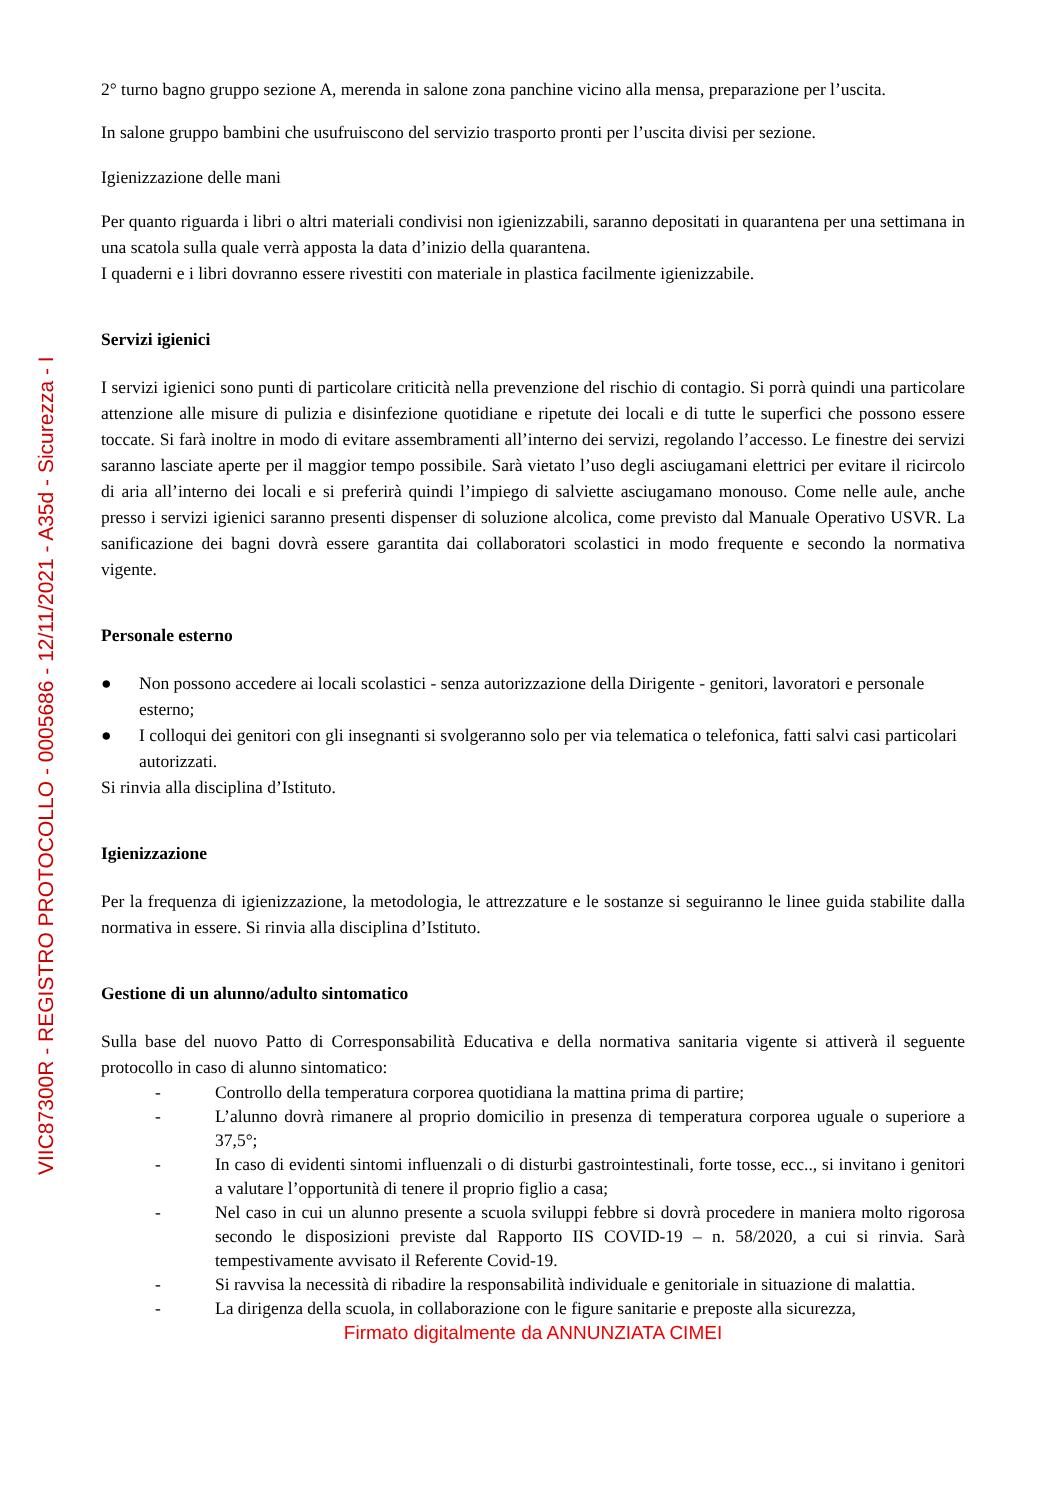VIIC87300R - REGISTRO PROTOCOLLO - 0005686 - 12/11/2021 - A35d - Sicurezza - I
2° turno bagno gruppo sezione A, merenda in salone zona panchine vicino alla mensa, preparazione per l’uscita.
In salone gruppo bambini che usufruiscono del servizio trasporto pronti per l’uscita divisi per sezione.
Igienizzazione delle mani
Per quanto riguarda i libri o altri materiali condivisi non igienizzabili, saranno depositati in quarantena per una settimana in una scatola sulla quale verrà apposta la data d’inizio della quarantena.
I quaderni e i libri dovranno essere rivestiti con materiale in plastica facilmente igienizzabile.
Servizi igienici
I servizi igienici sono punti di particolare criticità nella prevenzione del rischio di contagio. Si porrà quindi una particolare attenzione alle misure di pulizia e disinfezione quotidiane e ripetute dei locali e di tutte le superfici che possono essere toccate. Si farà inoltre in modo di evitare assembramenti all’interno dei servizi, regolando l’accesso. Le finestre dei servizi saranno lasciate aperte per il maggior tempo possibile. Sarà vietato l’uso degli asciugamani elettrici per evitare il ricircolo di aria all’interno dei locali e si preferirà quindi l’impiego di salviette asciugamano monouso. Come nelle aule, anche presso i servizi igienici saranno presenti dispenser di soluzione alcolica, come previsto dal Manuale Operativo USVR. La sanificazione dei bagni dovrà essere garantita dai collaboratori scolastici in modo frequente e secondo la normativa vigente.
Personale esterno
● Non possono accedere ai locali scolastici - senza autorizzazione della Dirigente - genitori, lavoratori e personale esterno;
● I colloqui dei genitori con gli insegnanti si svolgeranno solo per via telematica o telefonica, fatti salvi casi particolari autorizzati.
Si rinvia alla disciplina d’Istituto.
Igienizzazione
Per la frequenza di igienizzazione, la metodologia, le attrezzature e le sostanze si seguiranno le linee guida stabilite dalla normativa in essere. Si rinvia alla disciplina d’Istituto.
Gestione di un alunno/adulto sintomatico
Sulla base del nuovo Patto di Corresponsabilità Educativa e della normativa sanitaria vigente si attiverà il seguente protocollo in caso di alunno sintomatico:
- Controllo della temperatura corporea quotidiana la mattina prima di partire;
- L’alunno dovrà rimanere al proprio domicilio in presenza di temperatura corporea uguale o superiore a 37,5°;
- In caso di evidenti sintomi influenzali o di disturbi gastrointestinali, forte tosse, ecc.., si invitano i genitori a valutare l’opportunità di tenere il proprio figlio a casa;
- Nel caso in cui un alunno presente a scuola sviluppi febbre si dovrà procedere in maniera molto rigorosa secondo le disposizioni previste dal Rapporto IIS COVID-19 – n. 58/2020, a cui si rinvia. Sarà tempestivamente avvisato il Referente Covid-19.
- Si ravvisa la necessità di ribadire la responsabilità individuale e genitoriale in situazione di malattia.
- La dirigenza della scuola, in collaborazione con le figure sanitarie e preposte alla sicurezza,
Firmato digitalmente da ANNUNZIATA CIMEI